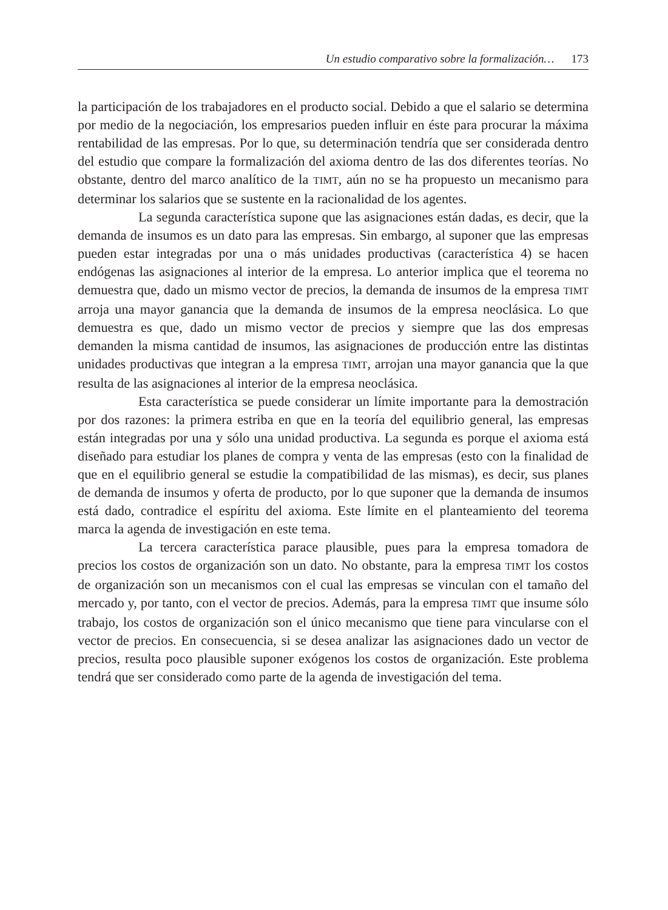Un estudio comparativo sobre la formalización… 173
la participación de los trabajadores en el producto social. Debido a que el salario se determina por medio de la negociación, los empresarios pueden influir en éste para procurar la máxima rentabilidad de las empresas. Por lo que, su determinación tendría que ser considerada dentro del estudio que compare la formalización del axioma dentro de las dos diferentes teorías. No obstante, dentro del marco analítico de la TIMT, aún no se ha propuesto un mecanismo para determinar los salarios que se sustente en la racionalidad de los agentes.
La segunda característica supone que las asignaciones están dadas, es decir, que la demanda de insumos es un dato para las empresas. Sin embargo, al suponer que las empresas pueden estar integradas por una o más unidades productivas (característica 4) se hacen endógenas las asignaciones al interior de la empresa. Lo anterior implica que el teorema no demuestra que, dado un mismo vector de precios, la demanda de insumos de la empresa TIMT arroja una mayor ganancia que la demanda de insumos de la empresa neoclásica. Lo que demuestra es que, dado un mismo vector de precios y siempre que las dos empresas demanden la misma cantidad de insumos, las asignaciones de producción entre las distintas unidades productivas que integran a la empresa TIMT, arrojan una mayor ganancia que la que resulta de las asignaciones al interior de la empresa neoclásica.
Esta característica se puede considerar un límite importante para la demostración por dos razones: la primera estriba en que en la teoría del equilibrio general, las empresas están integradas por una y sólo una unidad productiva. La segunda es porque el axioma está diseñado para estudiar los planes de compra y venta de las empresas (esto con la finalidad de que en el equilibrio general se estudie la compatibilidad de las mismas), es decir, sus planes de demanda de insumos y oferta de producto, por lo que suponer que la demanda de insumos está dado, contradice el espíritu del axioma. Este límite en el planteamiento del teorema marca la agenda de investigación en este tema.
La tercera característica parace plausible, pues para la empresa tomadora de precios los costos de organización son un dato. No obstante, para la empresa TIMT los costos de organización son un mecanismos con el cual las empresas se vinculan con el tamaño del mercado y, por tanto, con el vector de precios. Además, para la empresa TIMT que insume sólo trabajo, los costos de organización son el único mecanismo que tiene para vincularse con el vector de precios. En consecuencia, si se desea analizar las asignaciones dado un vector de precios, resulta poco plausible suponer exógenos los costos de organización. Este problema tendrá que ser considerado como parte de la agenda de investigación del tema.